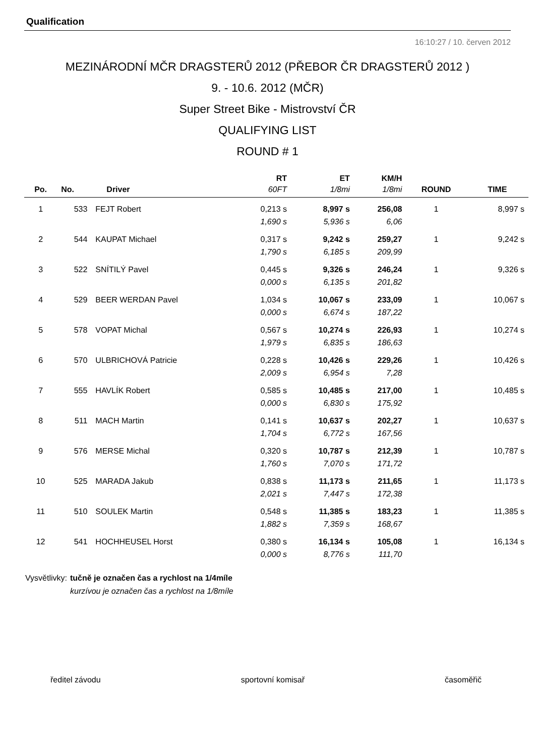Qualification
16:10:27 / 10. červen 2012
MEZINÁRODNÍ MČR DRAGSTERŮ 2012 (PŘEBOR ČR DRAGSTERŮ 2012 )
9. - 10.6. 2012 (MČR)
Super Street Bike - Mistrovství ČR
QUALIFYING LIST
ROUND # 1
| | | | RT | ET | KM/H | | |
| --- | --- | --- | --- | --- | --- | --- | --- |
| Po. | No. | Driver | 60FT | 1/8mi | 1/8mi | ROUND | TIME |
| 1 | 533 | FEJT Robert | 0,213 s | 8,997 s | 256,08 | 1 | 8,997 s |
| | | | 1,690 s | 5,936 s | 6,06 | | |
| 2 | 544 | KAUPAT Michael | 0,317 s | 9,242 s | 259,27 | 1 | 9,242 s |
| | | | 1,790 s | 6,185 s | 209,99 | | |
| 3 | 522 | SNÍTILÝ Pavel | 0,445 s | 9,326 s | 246,24 | 1 | 9,326 s |
| | | | 0,000 s | 6,135 s | 201,82 | | |
| 4 | 529 | BEER WERDAN Pavel | 1,034 s | 10,067 s | 233,09 | 1 | 10,067 s |
| | | | 0,000 s | 6,674 s | 187,22 | | |
| 5 | 578 | VOPAT Michal | 0,567 s | 10,274 s | 226,93 | 1 | 10,274 s |
| | | | 1,979 s | 6,835 s | 186,63 | | |
| 6 | 570 | ULBRICHOVÁ Patricie | 0,228 s | 10,426 s | 229,26 | 1 | 10,426 s |
| | | | 2,009 s | 6,954 s | 7,28 | | |
| 7 | 555 | HAVLÍK Robert | 0,585 s | 10,485 s | 217,00 | 1 | 10,485 s |
| | | | 0,000 s | 6,830 s | 175,92 | | |
| 8 | 511 | MACH Martin | 0,141 s | 10,637 s | 202,27 | 1 | 10,637 s |
| | | | 1,704 s | 6,772 s | 167,56 | | |
| 9 | 576 | MERSE Michal | 0,320 s | 10,787 s | 212,39 | 1 | 10,787 s |
| | | | 1,760 s | 7,070 s | 171,72 | | |
| 10 | 525 | MARADA Jakub | 0,838 s | 11,173 s | 211,65 | 1 | 11,173 s |
| | | | 2,021 s | 7,447 s | 172,38 | | |
| 11 | 510 | SOULEK Martin | 0,548 s | 11,385 s | 183,23 | 1 | 11,385 s |
| | | | 1,882 s | 7,359 s | 168,67 | | |
| 12 | 541 | HOCHHEUSEL Horst | 0,380 s | 16,134 s | 105,08 | 1 | 16,134 s |
| | | | 0,000 s | 8,776 s | 111,70 | | |
Vysvětlivky: tučně je označen čas a rychlost na 1/4míle
kurzívou je označen čas a rychlost na 1/8míle
ředitel závodu sportovní komisař časoměřič